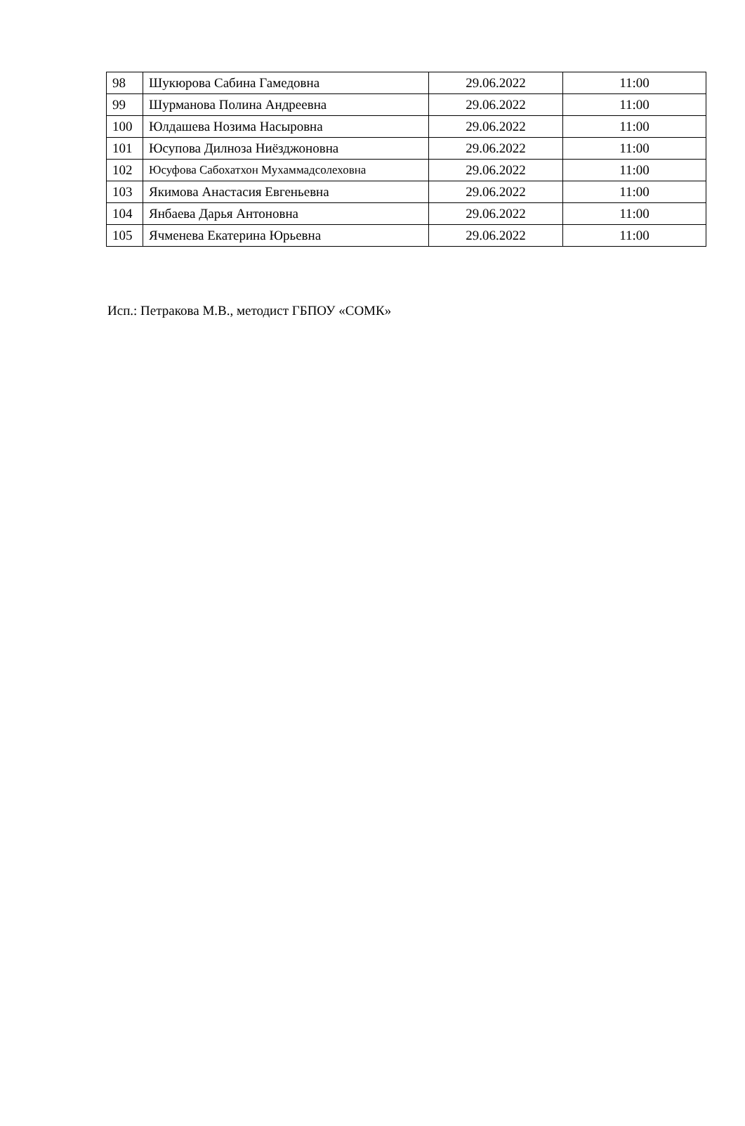| 98 | Шукюрова Сабина Гамедовна | 29.06.2022 | 11:00 |
| 99 | Шурманова Полина Андреевна | 29.06.2022 | 11:00 |
| 100 | Юлдашева Нозима Насыровна | 29.06.2022 | 11:00 |
| 101 | Юсупова Дилноза Ниёзджоновна | 29.06.2022 | 11:00 |
| 102 | Юсуфова Сабохатхон Мухаммадсолеховна | 29.06.2022 | 11:00 |
| 103 | Якимова Анастасия Евгеньевна | 29.06.2022 | 11:00 |
| 104 | Янбаева Дарья Антоновна | 29.06.2022 | 11:00 |
| 105 | Ячменева Екатерина Юрьевна | 29.06.2022 | 11:00 |
Исп.: Петракова М.В., методист ГБПОУ «СОМК»